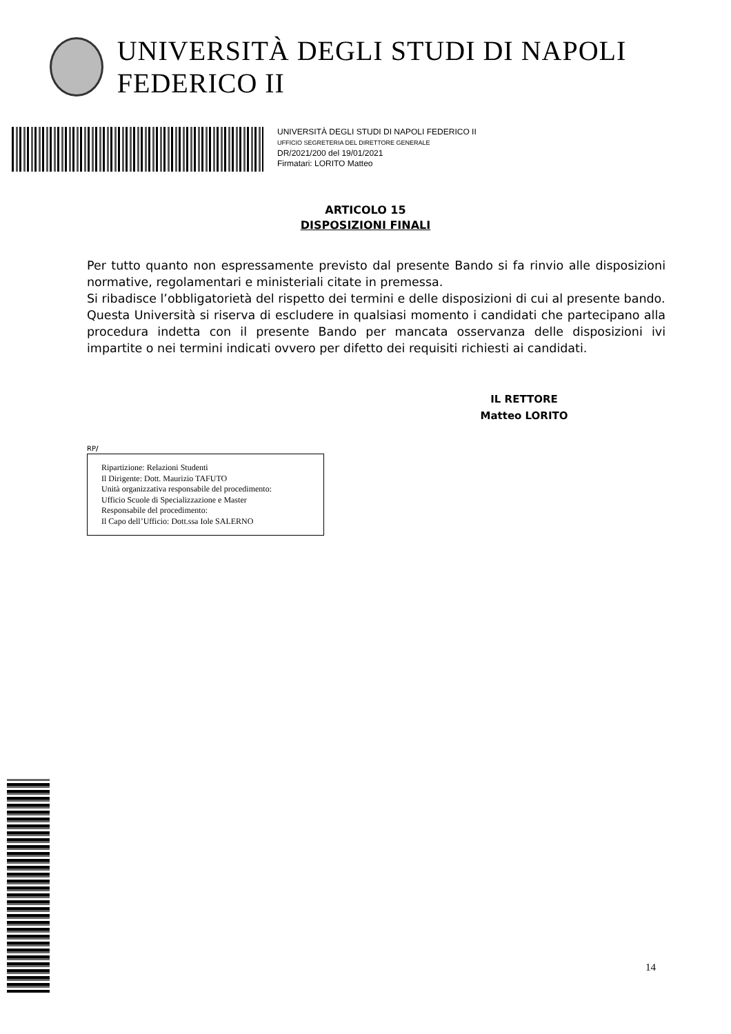UNIVERSITÀ DEGLI STUDI DI NAPOLI FEDERICO II
UNIVERSITÀ DEGLI STUDI DI NAPOLI FEDERICO II
UFFICIO SEGRETERIA DEL DIRETTORE GENERALE
DR/2021/200 del 19/01/2021
Firmatari: LORITO Matteo
ARTICOLO 15
DISPOSIZIONI FINALI
Per tutto quanto non espressamente previsto dal presente Bando si fa rinvio alle disposizioni normative, regolamentari e ministeriali citate in premessa.
Si ribadisce l’obbligatorietà del rispetto dei termini e delle disposizioni di cui al presente bando.
Questa Università si riserva di escludere in qualsiasi momento i candidati che partecipano alla procedura indetta con il presente Bando per mancata osservanza delle disposizioni ivi impartite o nei termini indicati ovvero per difetto dei requisiti richiesti ai candidati.
IL RETTORE
Matteo LORITO
RP/
Ripartizione: Relazioni Studenti
Il Dirigente: Dott. Maurizio TAFUTO
Unità organizzativa responsabile del procedimento:
Ufficio Scuole di Specializzazione e Master
Responsabile del procedimento:
Il Capo dell’Ufficio: Dott.ssa Iole SALERNO
14